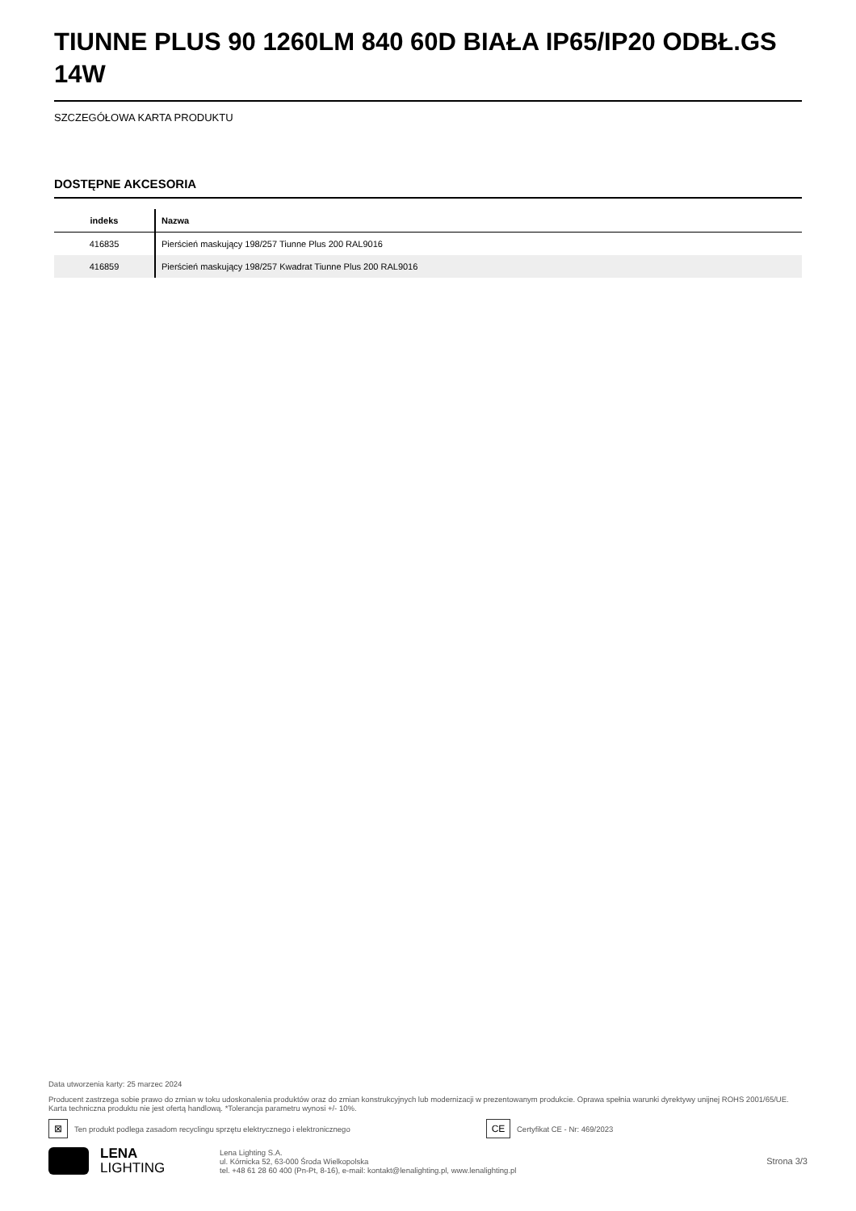TIUNNE PLUS 90 1260LM 840 60D BIAŁA IP65/IP20 ODBŁ.GS 14W
SZCZEGÓŁOWA KARTA PRODUKTU
DOSTĘPNE AKCESORIA
| indeks | Nazwa |
| --- | --- |
| 416835 | Pierścień maskujący 198/257 Tiunne Plus 200 RAL9016 |
| 416859 | Pierścień maskujący 198/257 Kwadrat Tiunne Plus 200 RAL9016 |
Data utworzenia karty: 25 marzec 2024
Producent zastrzega sobie prawo do zmian w toku udoskonalenia produktów oraz do zmian konstrukcyjnych lub modernizacji w prezentowanym produkcie. Oprawa spełnia warunki dyrektywy unijnej ROHS 2001/65/UE. Karta techniczna produktu nie jest ofertą handlową. *Tolerancja parametru wynosi +/- 10%.
⊠ Ten produkt podlega zasadom recyclingu sprzętu elektrycznego i elektronicznego CE Certyfikat CE - Nr: 469/2023
LENA
LIGHTING
Lena Lighting S.A.
ul. Kórnicka 52, 63-000 Środa Wielkopolska
tel. +48 61 28 60 400 (Pn-Pt, 8-16), e-mail: kontakt@lenalighting.pl, www.lenalighting.pl
Strona 3/3